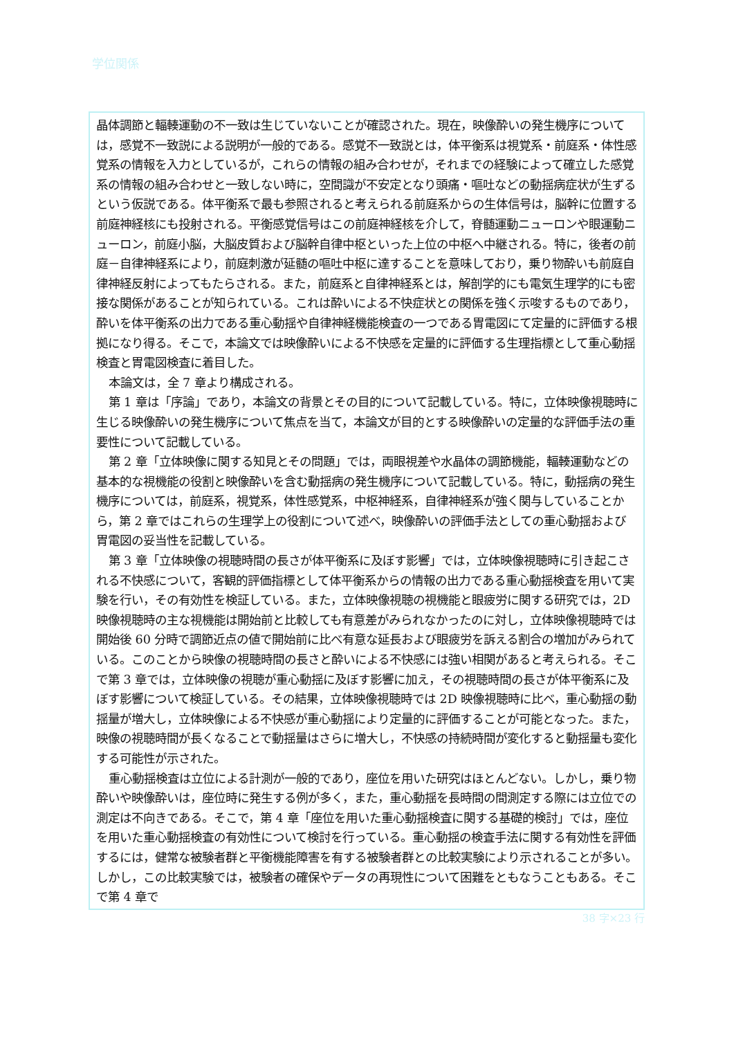学位関係
晶体調節と輻輳運動の不一致は生じていないことが確認された。現在，映像酔いの発生機序については，感覚不一致説による説明が一般的である。感覚不一致説とは，体平衡系は視覚系・前庭系・体性感覚系の情報を入力としているが，これらの情報の組み合わせが，それまでの経験によって確立した感覚系の情報の組み合わせと一致しない時に，空間識が不安定となり頭痛・嘔吐などの動揺病症状が生ずるという仮説である。体平衡系で最も参照されると考えられる前庭系からの生体信号は，脳幹に位置する前庭神経核にも投射される。平衡感覚信号はこの前庭神経核を介して，脊髄運動ニューロンや眼運動ニューロン，前庭小脳，大脳皮質および脳幹自律中枢といった上位の中枢へ中継される。特に，後者の前庭－自律神経系により，前庭刺激が延髄の嘔吐中枢に達することを意味しており，乗り物酔いも前庭自律神経反射によってもたらされる。また，前庭系と自律神経系とは，解剖学的にも電気生理学的にも密接な関係があることが知られている。これは酔いによる不快症状との関係を強く示唆するものであり，酔いを体平衡系の出力である重心動揺や自律神経機能検査の一つである胃電図にて定量的に評価する根拠になり得る。そこで，本論文では映像酔いによる不快感を定量的に評価する生理指標として重心動揺検査と胃電図検査に着目した。
本論文は，全 7 章より構成される。
第 1 章は「序論」であり，本論文の背景とその目的について記載している。特に，立体映像視聴時に生じる映像酔いの発生機序について焦点を当て，本論文が目的とする映像酔いの定量的な評価手法の重要性について記載している。
第 2 章「立体映像に関する知見とその問題」では，両眼視差や水晶体の調節機能，輻輳運動などの基本的な視機能の役割と映像酔いを含む動揺病の発生機序について記載している。特に，動揺病の発生機序については，前庭系，視覚系，体性感覚系，中枢神経系，自律神経系が強く関与していることから，第 2 章ではこれらの生理学上の役割について述べ，映像酔いの評価手法としての重心動揺および胃電図の妥当性を記載している。
第 3 章「立体映像の視聴時間の長さが体平衡系に及ぼす影響」では，立体映像視聴時に引き起こされる不快感について，客観的評価指標として体平衡系からの情報の出力である重心動揺検査を用いて実験を行い，その有効性を検証している。また，立体映像視聴の視機能と眼疲労に関する研究では，2D 映像視聴時の主な視機能は開始前と比較しても有意差がみられなかったのに対し，立体映像視聴時では開始後 60 分時で調節近点の値で開始前に比べ有意な延長および眼疲労を訴える割合の増加がみられている。このことから映像の視聴時間の長さと酔いによる不快感には強い相関があると考えられる。そこで第 3 章では，立体映像の視聴が重心動揺に及ぼす影響に加え，その視聴時間の長さが体平衡系に及ぼす影響について検証している。その結果，立体映像視聴時では 2D 映像視聴時に比べ，重心動揺の動揺量が増大し，立体映像による不快感が重心動揺により定量的に評価することが可能となった。また，映像の視聴時間が長くなることで動揺量はさらに増大し，不快感の持続時間が変化すると動揺量も変化する可能性が示された。
重心動揺検査は立位による計測が一般的であり，座位を用いた研究はほとんどない。しかし，乗り物酔いや映像酔いは，座位時に発生する例が多く，また，重心動揺を長時間の間測定する際には立位での測定は不向きである。そこで，第 4 章「座位を用いた重心動揺検査に関する基礎的検討」では，座位を用いた重心動揺検査の有効性について検討を行っている。重心動揺の検査手法に関する有効性を評価するには，健常な被験者群と平衡機能障害を有する被験者群との比較実験により示されることが多い。しかし，この比較実験では，被験者の確保やデータの再現性について困難をともなうこともある。そこで第 4 章で
38 字×23 行